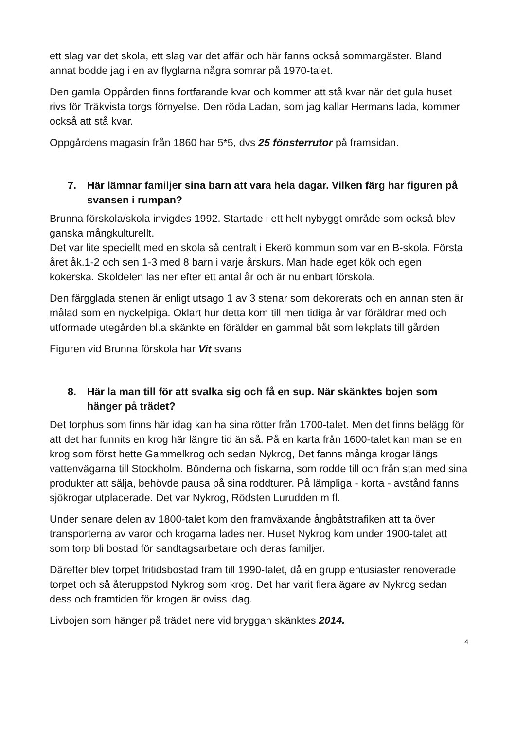ett slag var det skola, ett slag var det affär och här fanns också sommargäster. Bland annat bodde jag i en av flyglarna några somrar på 1970-talet.
Den gamla Oppården finns fortfarande kvar och kommer att stå kvar när det gula huset rivs för Träkvista torgs förnyelse. Den röda Ladan, som jag kallar Hermans lada, kommer också att stå kvar.
Oppgårdens magasin från 1860 har 5*5, dvs 25 fönsterrutor på framsidan.
7. Här lämnar familjer sina barn att vara hela dagar. Vilken färg har figuren på svansen i rumpan?
Brunna förskola/skola invigdes 1992. Startade i ett helt nybyggt område som också blev ganska mångkulturellt.
Det var lite speciellt med en skola så centralt i Ekerö kommun som var en B-skola. Första året åk.1-2 och sen 1-3 med 8 barn i varje årskurs. Man hade eget kök och egen kokerska. Skoldelen las ner efter ett antal år och är nu enbart förskola.
Den färgglada stenen är enligt utsago 1 av 3 stenar som dekorerats och en annan sten är målad som en nyckelpiga. Oklart hur detta kom till men tidiga år var föräldrar med och utformade utegården bl.a skänkte en förälder en gammal båt som lekplats till gården
Figuren vid Brunna förskola har Vit svans
8. Här la man till för att svalka sig och få en sup. När skänktes bojen som hänger på trädet?
Det torphus som finns här idag kan ha sina rötter från 1700-talet. Men det finns belägg för att det har funnits en krog här längre tid än så. På en karta från 1600-talet kan man se en krog som först hette Gammelkrog och sedan Nykrog, Det fanns många krogar längs vattenvägarna till Stockholm. Bönderna och fiskarna, som rodde till och från stan med sina produkter att sälja, behövde pausa på sina roddturer. På lämpliga - korta - avstånd fanns sjökrogar utplacerade. Det var Nykrog, Rödsten Lurudden m fl.
Under senare delen av 1800-talet kom den framväxande ångbåtstrafiken att ta över transporterna av varor och krogarna lades ner. Huset Nykrog kom under 1900-talet att som torp bli bostad för sandtagsarbetare och deras familjer.
Därefter blev torpet fritidsbostad fram till 1990-talet, då en grupp entusiaster renoverade torpet och så återuppstod Nykrog som krog. Det har varit flera ägare av Nykrog sedan dess och framtiden för krogen är oviss idag.
Livbojen som hänger på trädet nere vid bryggan skänktes 2014.
4